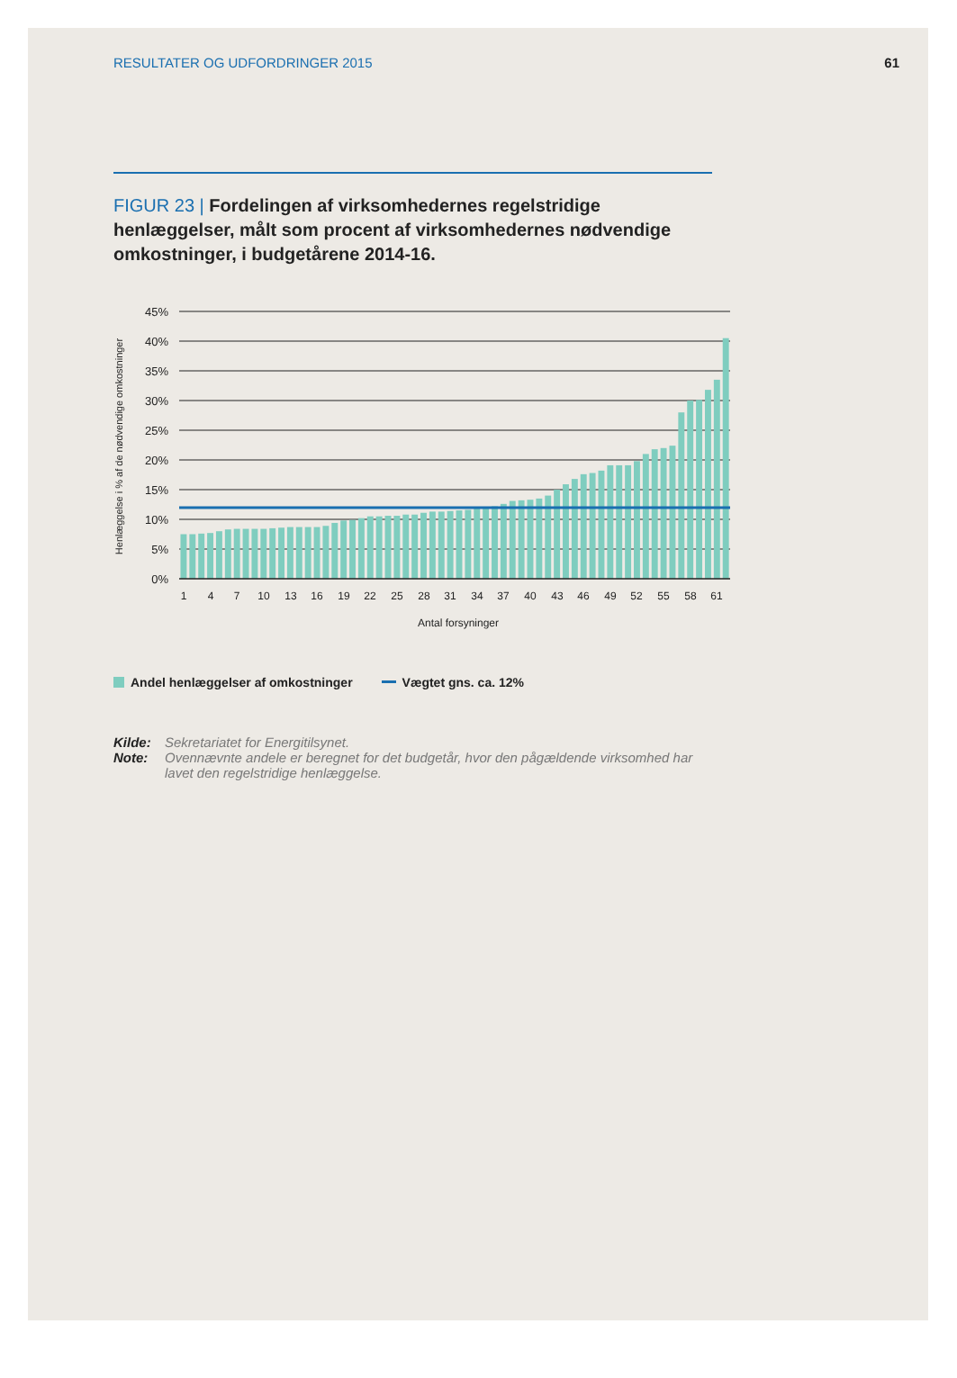RESULTATER OG UDFORDRINGER 2015 61
FIGUR 23 | Fordelingen af virksomhedernes regelstridige henlæggelser, målt som procent af virksomhedernes nødvendige omkostninger, i budgetårene 2014-16.
45%
40%
35%
30%
25%
20%
15%
10%
5%
0%
1
4
7
10
13
16
19
22
25
28
31
34
37
40
43
46
49
52
55
58
61
Antal forsyninger
Henlæggelse i % af de nødvendige omkostninger
Andel henlæggelser af omkostninger Vægtet gns. ca. 12%
Kilde: Sekretariatet for Energitilsynet.
Note: Ovennævnte andele er beregnet for det budgetår, hvor den pågældende virksomhed har lavet den regelstridige henlæggelse.